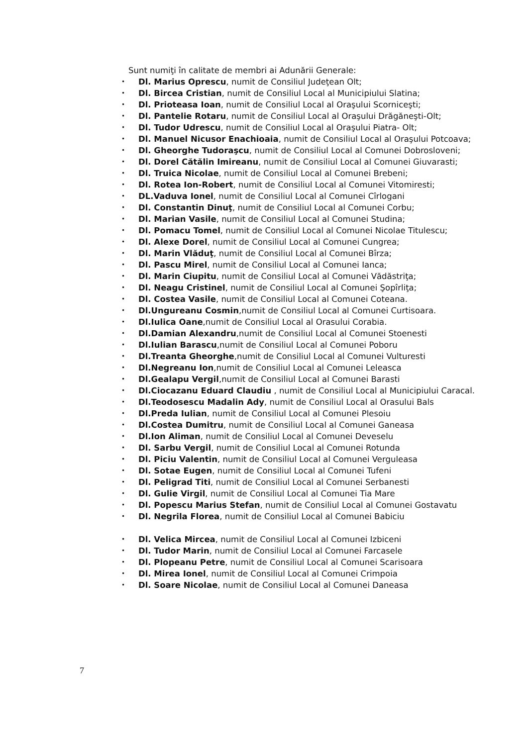Sunt numiţi în calitate de membri ai Adunării Generale:
• Dl. Marius Oprescu, numit de Consiliul Judeţean Olt;
• Dl. Bircea Cristian, numit de Consiliul Local al Municipiului Slatina;
• Dl. Prioteasa Ioan, numit de Consiliul Local al Oraşului Scorniceşti;
• Dl. Pantelie Rotaru, numit de Consiliul Local al Oraşului Drăgăneşti-Olt;
• Dl. Tudor Udrescu, numit de Consiliul Local al Oraşului Piatra- Olt;
• Dl. Manuel Nicusor Enachioaia, numit de Consiliul Local al Oraşului Potcoava;
• Dl. Gheorghe Tudoraşcu, numit de Consiliul Local al Comunei Dobrosloveni;
• Dl. Dorel Cătălin Imireanu, numit de Consiliul Local al Comunei Giuvarasti;
• Dl. Truica Nicolae, numit de Consiliul Local al Comunei Brebeni;
• Dl. Rotea Ion-Robert, numit de Consiliul Local al Comunei Vitomiresti;
• DL.Vaduva Ionel, numit de Consiliul Local al Comunei Cîrlogani
• Dl. Constantin Dinuţ, numit de Consiliul Local al Comunei Corbu;
• Dl. Marian Vasile, numit de Consiliul Local al Comunei Studina;
• Dl. Pomacu Tomel, numit de Consiliul Local al Comunei Nicolae Titulescu;
• Dl. Alexe Dorel, numit de Consiliul Local al Comunei Cungrea;
• Dl. Marin Vlăduţ, numit de Consiliul Local al Comunei Bîrza;
• Dl. Pascu Mirel, numit de Consiliul Local al Comunei Ianca;
• Dl. Marin Ciupitu, numit de Consiliul Local al Comunei Vădăstriţa;
• Dl. Neagu Cristinel, numit de Consiliul Local al Comunei Şopîrliţa;
• Dl. Costea Vasile, numit de Consiliul Local al Comunei Coteana.
• Dl.Ungureanu Cosmin,numit de Consiliul Local al Comunei Curtisoara.
• Dl.Iulica Oane,numit de Consiliul Local al Orasului Corabia.
• Dl.Damian Alexandru,numit de Consiliul Local al Comunei Stoenesti
• Dl.Iulian Barascu,numit de Consiliul Local al Comunei Poboru
• Dl.Treanta Gheorghe,numit de Consiliul Local al Comunei Vulturesti
• Dl.Negreanu Ion,numit de Consiliul Local al Comunei Leleasca
• Dl.Gealapu Vergil,numit de Consiliul Local al Comunei Barasti
• Dl.Ciocazanu Eduard Claudiu , numit de Consiliul Local al Municipiului Caracal.
• Dl.Teodosescu Madalin Ady, numit de Consiliul Local al Orasului Bals
• Dl.Preda Iulian, numit de Consiliul Local al Comunei Plesoiu
• Dl.Costea Dumitru, numit de Consiliul Local al Comunei Ganeasa
• Dl.Ion Aliman, numit de Consiliul Local al Comunei Deveselu
• Dl. Sarbu Vergil, numit de Consiliul Local al Comunei Rotunda
• Dl. Piciu Valentin, numit de Consiliul Local al Comunei Verguleasa
• Dl. Sotae Eugen, numit de Consiliul Local al Comunei Tufeni
• Dl. Peligrad Titi, numit de Consiliul Local al Comunei Serbanesti
• Dl. Gulie Virgil, numit de Consiliul Local al Comunei Tia Mare
• Dl. Popescu Marius Stefan, numit de Consiliul Local al Comunei Gostavatu
• Dl. Negrila Florea, numit de Consiliul Local al Comunei Babiciu
• Dl. Velica Mircea, numit de Consiliul Local al Comunei Izbiceni
• Dl. Tudor Marin, numit de Consiliul Local al Comunei Farcasele
• Dl. Plopeanu Petre, numit de Consiliul Local al Comunei Scarisoara
• Dl. Mirea Ionel, numit de Consiliul Local al Comunei Crimpoia
• Dl. Soare Nicolae, numit de Consiliul Local al Comunei Daneasa
7